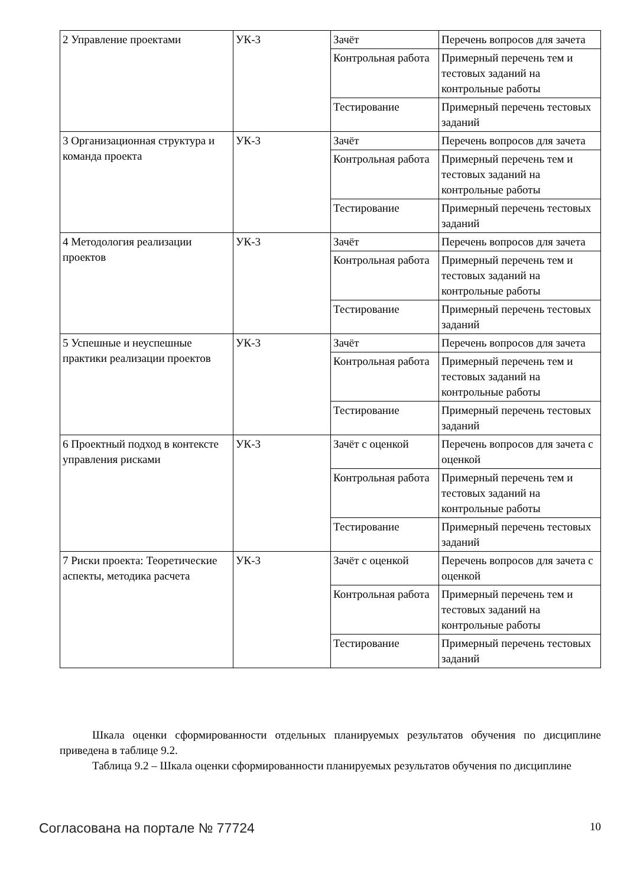| 2 Управление проектами | УК-3 | Зачёт | Перечень вопросов для зачета |
| | | Контрольная работа | Примерный перечень тем и тестовых заданий на контрольные работы |
| | | Тестирование | Примерный перечень тестовых заданий |
| 3 Организационная структура и команда проекта | УК-3 | Зачёт | Перечень вопросов для зачета |
| | | Контрольная работа | Примерный перечень тем и тестовых заданий на контрольные работы |
| | | Тестирование | Примерный перечень тестовых заданий |
| 4 Методология реализации проектов | УК-3 | Зачёт | Перечень вопросов для зачета |
| | | Контрольная работа | Примерный перечень тем и тестовых заданий на контрольные работы |
| | | Тестирование | Примерный перечень тестовых заданий |
| 5 Успешные и неуспешные практики реализации проектов | УК-3 | Зачёт | Перечень вопросов для зачета |
| | | Контрольная работа | Примерный перечень тем и тестовых заданий на контрольные работы |
| | | Тестирование | Примерный перечень тестовых заданий |
| 6 Проектный подход в контексте управления рисками | УК-3 | Зачёт с оценкой | Перечень вопросов для зачета с оценкой |
| | | Контрольная работа | Примерный перечень тем и тестовых заданий на контрольные работы |
| | | Тестирование | Примерный перечень тестовых заданий |
| 7 Риски проекта: Теоретические аспекты, методика расчета | УК-3 | Зачёт с оценкой | Перечень вопросов для зачета с оценкой |
| | | Контрольная работа | Примерный перечень тем и тестовых заданий на контрольные работы |
| | | Тестирование | Примерный перечень тестовых заданий |
Шкала оценки сформированности отдельных планируемых результатов обучения по дисциплине приведена в таблице 9.2.
Таблица 9.2 – Шкала оценки сформированности планируемых результатов обучения по дисциплине
Согласована на портале № 77724 10